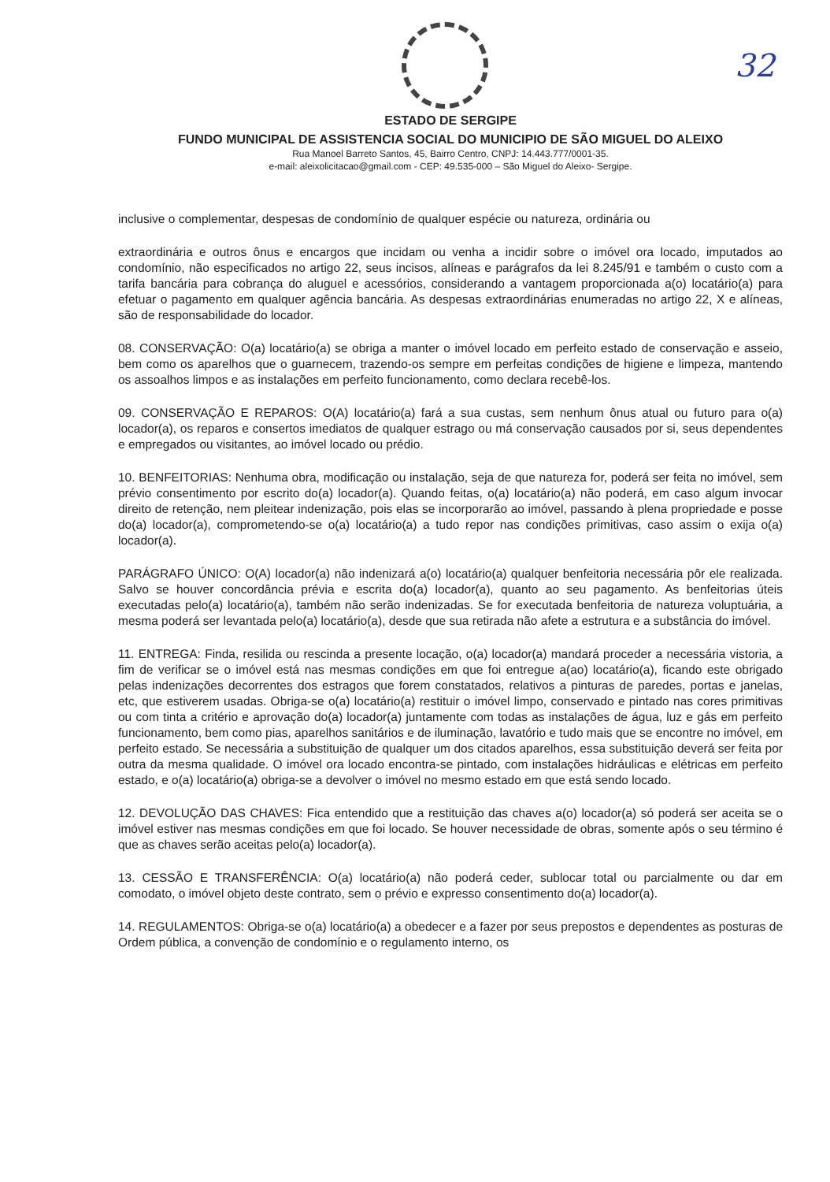32
ESTADO DE SERGIPE
FUNDO MUNICIPAL DE ASSISTENCIA SOCIAL DO MUNICIPIO DE SÃO MIGUEL DO ALEIXO
Rua Manoel Barreto Santos, 45, Bairro Centro, CNPJ: 14.443.777/0001-35.
e-mail: aleixolicitacao@gmail.com - CEP: 49.535-000 – São Miguel do Aleixo- Sergipe.
inclusive o complementar, despesas de condomínio de qualquer espécie ou natureza, ordinária ou
extraordinária e outros ônus e encargos que incidam ou venha a incidir sobre o imóvel ora locado, imputados ao condomínio, não especificados no artigo 22, seus incisos, alíneas e parágrafos da lei 8.245/91 e também o custo com a tarifa bancária para cobrança do aluguel e acessórios, considerando a vantagem proporcionada a(o) locatário(a) para efetuar o pagamento em qualquer agência bancária. As despesas extraordinárias enumeradas no artigo 22, X e alíneas, são de responsabilidade do locador.
08. CONSERVAÇÃO: O(a) locatário(a) se obriga a manter o imóvel locado em perfeito estado de conservação e asseio, bem como os aparelhos que o guarnecem, trazendo-os sempre em perfeitas condições de higiene e limpeza, mantendo os assoalhos limpos e as instalações em perfeito funcionamento, como declara recebê-los.
09. CONSERVAÇÃO E REPAROS: O(A) locatário(a) fará a sua custas, sem nenhum ônus atual ou futuro para o(a) locador(a), os reparos e consertos imediatos de qualquer estrago ou má conservação causados por si, seus dependentes e empregados ou visitantes, ao imóvel locado ou prédio.
10. BENFEITORIAS: Nenhuma obra, modificação ou instalação, seja de que natureza for, poderá ser feita no imóvel, sem prévio consentimento por escrito do(a) locador(a). Quando feitas, o(a) locatário(a) não poderá, em caso algum invocar direito de retenção, nem pleitear indenização, pois elas se incorporarão ao imóvel, passando à plena propriedade e posse do(a) locador(a), comprometendo-se o(a) locatário(a) a tudo repor nas condições primitivas, caso assim o exija o(a) locador(a).
PARÁGRAFO ÚNICO: O(A) locador(a) não indenizará a(o) locatário(a) qualquer benfeitoria necessária pôr ele realizada. Salvo se houver concordância prévia e escrita do(a) locador(a), quanto ao seu pagamento. As benfeitorias úteis executadas pelo(a) locatário(a), também não serão indenizadas. Se for executada benfeitoria de natureza voluptuária, a mesma poderá ser levantada pelo(a) locatário(a), desde que sua retirada não afete a estrutura e a substância do imóvel.
11. ENTREGA: Finda, resilida ou rescinda a presente locação, o(a) locador(a) mandará proceder a necessária vistoria, a fim de verificar se o imóvel está nas mesmas condições em que foi entregue a(ao) locatário(a), ficando este obrigado pelas indenizações decorrentes dos estragos que forem constatados, relativos a pinturas de paredes, portas e janelas, etc, que estiverem usadas. Obriga-se o(a) locatário(a) restituir o imóvel limpo, conservado e pintado nas cores primitivas ou com tinta a critério e aprovação do(a) locador(a) juntamente com todas as instalações de água, luz e gás em perfeito funcionamento, bem como pias, aparelhos sanitários e de iluminação, lavatório e tudo mais que se encontre no imóvel, em perfeito estado. Se necessária a substituição de qualquer um dos citados aparelhos, essa substituição deverá ser feita por outra da mesma qualidade. O imóvel ora locado encontra-se pintado, com instalações hidráulicas e elétricas em perfeito estado, e o(a) locatário(a) obriga-se a devolver o imóvel no mesmo estado em que está sendo locado.
12. DEVOLUÇÃO DAS CHAVES: Fica entendido que a restituição das chaves a(o) locador(a) só poderá ser aceita se o imóvel estiver nas mesmas condições em que foi locado. Se houver necessidade de obras, somente após o seu término é que as chaves serão aceitas pelo(a) locador(a).
13. CESSÃO E TRANSFERÊNCIA: O(a) locatário(a) não poderá ceder, sublocar total ou parcialmente ou dar em comodato, o imóvel objeto deste contrato, sem o prévio e expresso consentimento do(a) locador(a).
14. REGULAMENTOS: Obriga-se o(a) locatário(a) a obedecer e a fazer por seus prepostos e dependentes as posturas de Ordem pública, a convenção de condomínio e o regulamento interno, os